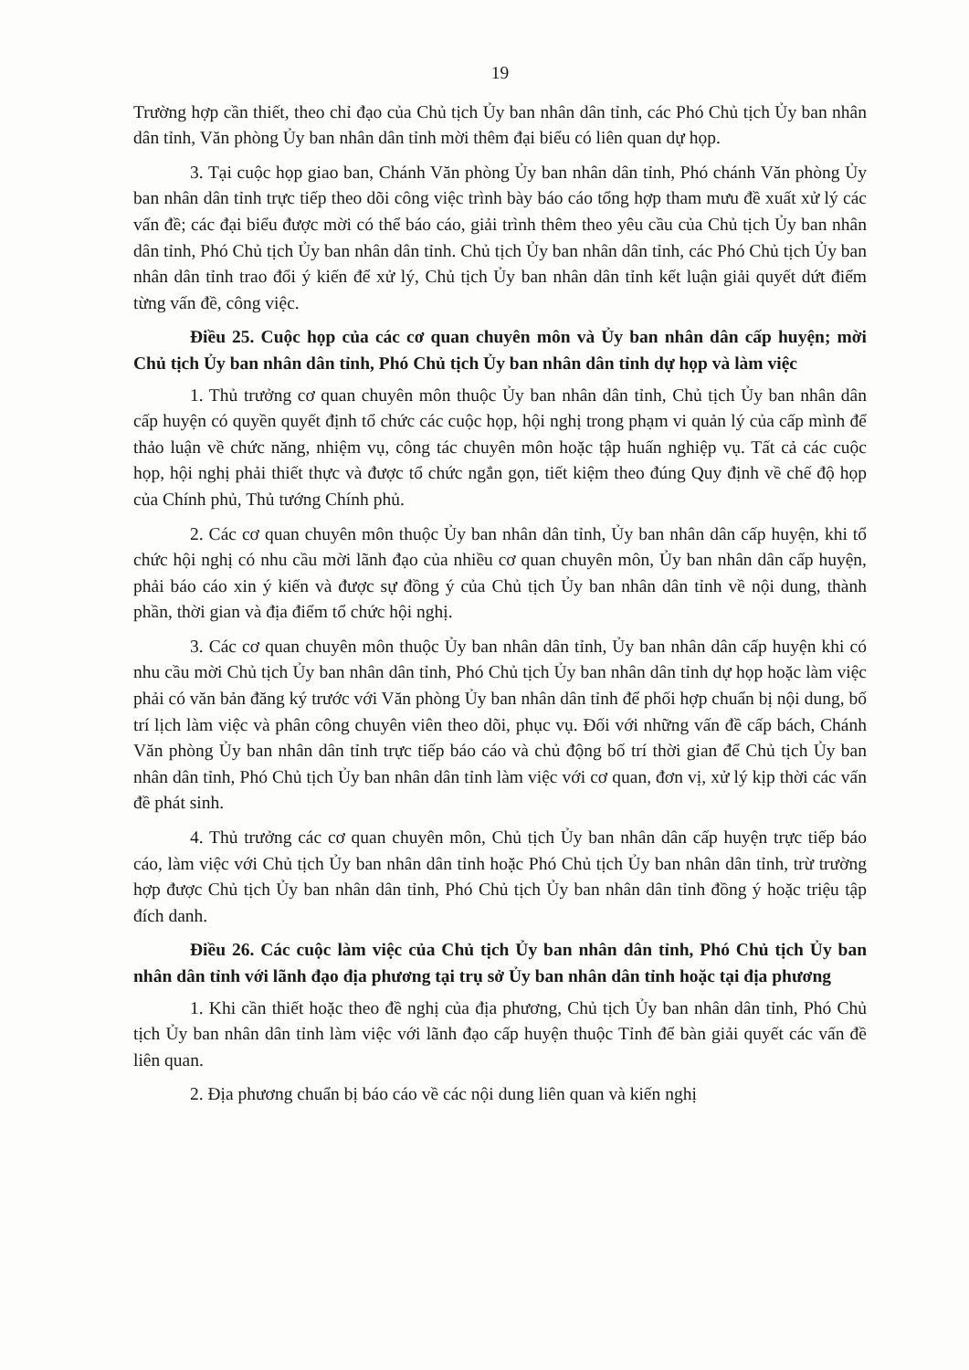19
Trường hợp cần thiết, theo chỉ đạo của Chủ tịch Ủy ban nhân dân tỉnh, các Phó Chủ tịch Ủy ban nhân dân tỉnh, Văn phòng Ủy ban nhân dân tỉnh mời thêm đại biểu có liên quan dự họp.
3. Tại cuộc họp giao ban, Chánh Văn phòng Ủy ban nhân dân tỉnh, Phó chánh Văn phòng Ủy ban nhân dân tỉnh trực tiếp theo dõi công việc trình bày báo cáo tổng hợp tham mưu đề xuất xử lý các vấn đề; các đại biểu được mời có thể báo cáo, giải trình thêm theo yêu cầu của Chủ tịch Ủy ban nhân dân tỉnh, Phó Chủ tịch Ủy ban nhân dân tỉnh. Chủ tịch Ủy ban nhân dân tỉnh, các Phó Chủ tịch Ủy ban nhân dân tỉnh trao đổi ý kiến để xử lý, Chủ tịch Ủy ban nhân dân tỉnh kết luận giải quyết dứt điểm từng vấn đề, công việc.
Điều 25. Cuộc họp của các cơ quan chuyên môn và Ủy ban nhân dân cấp huyện; mời Chủ tịch Ủy ban nhân dân tỉnh, Phó Chủ tịch Ủy ban nhân dân tỉnh dự họp và làm việc
1. Thủ trưởng cơ quan chuyên môn thuộc Ủy ban nhân dân tỉnh, Chủ tịch Ủy ban nhân dân cấp huyện có quyền quyết định tổ chức các cuộc họp, hội nghị trong phạm vi quản lý của cấp mình để thảo luận về chức năng, nhiệm vụ, công tác chuyên môn hoặc tập huấn nghiệp vụ. Tất cả các cuộc họp, hội nghị phải thiết thực và được tổ chức ngắn gọn, tiết kiệm theo đúng Quy định về chế độ họp của Chính phủ, Thủ tướng Chính phủ.
2. Các cơ quan chuyên môn thuộc Ủy ban nhân dân tỉnh, Ủy ban nhân dân cấp huyện, khi tổ chức hội nghị có nhu cầu mời lãnh đạo của nhiều cơ quan chuyên môn, Ủy ban nhân dân cấp huyện, phải báo cáo xin ý kiến và được sự đồng ý của Chủ tịch Ủy ban nhân dân tỉnh về nội dung, thành phần, thời gian và địa điểm tổ chức hội nghị.
3. Các cơ quan chuyên môn thuộc Ủy ban nhân dân tỉnh, Ủy ban nhân dân cấp huyện khi có nhu cầu mời Chủ tịch Ủy ban nhân dân tỉnh, Phó Chủ tịch Ủy ban nhân dân tỉnh dự họp hoặc làm việc phải có văn bản đăng ký trước với Văn phòng Ủy ban nhân dân tỉnh để phối hợp chuẩn bị nội dung, bố trí lịch làm việc và phân công chuyên viên theo dõi, phục vụ. Đối với những vấn đề cấp bách, Chánh Văn phòng Ủy ban nhân dân tỉnh trực tiếp báo cáo và chủ động bố trí thời gian để Chủ tịch Ủy ban nhân dân tỉnh, Phó Chủ tịch Ủy ban nhân dân tỉnh làm việc với cơ quan, đơn vị, xử lý kịp thời các vấn đề phát sinh.
4. Thủ trưởng các cơ quan chuyên môn, Chủ tịch Ủy ban nhân dân cấp huyện trực tiếp báo cáo, làm việc với Chủ tịch Ủy ban nhân dân tỉnh hoặc Phó Chủ tịch Ủy ban nhân dân tỉnh, trừ trường hợp được Chủ tịch Ủy ban nhân dân tỉnh, Phó Chủ tịch Ủy ban nhân dân tỉnh đồng ý hoặc triệu tập đích danh.
Điều 26. Các cuộc làm việc của Chủ tịch Ủy ban nhân dân tỉnh, Phó Chủ tịch Ủy ban nhân dân tỉnh với lãnh đạo địa phương tại trụ sở Ủy ban nhân dân tỉnh hoặc tại địa phương
1. Khi cần thiết hoặc theo đề nghị của địa phương, Chủ tịch Ủy ban nhân dân tỉnh, Phó Chủ tịch Ủy ban nhân dân tỉnh làm việc với lãnh đạo cấp huyện thuộc Tỉnh để bàn giải quyết các vấn đề liên quan.
2. Địa phương chuẩn bị báo cáo về các nội dung liên quan và kiến nghị